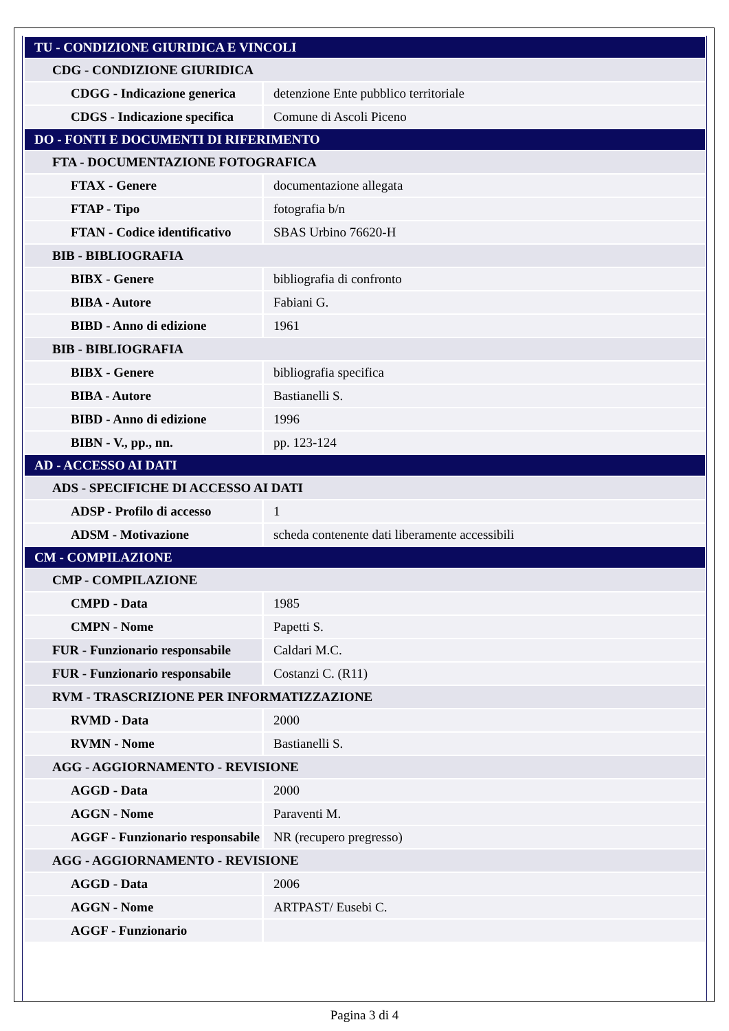| TU - CONDIZIONE GIURIDICA E VINCOLI | |
| CDG - CONDIZIONE GIURIDICA | |
| CDGG - Indicazione generica | detenzione Ente pubblico territoriale |
| CDGS - Indicazione specifica | Comune di Ascoli Piceno |
| DO - FONTI E DOCUMENTI DI RIFERIMENTO | |
| FTA - DOCUMENTAZIONE FOTOGRAFICA | |
| FTAX - Genere | documentazione allegata |
| FTAP - Tipo | fotografia b/n |
| FTAN - Codice identificativo | SBAS Urbino 76620-H |
| BIB - BIBLIOGRAFIA | |
| BIBX - Genere | bibliografia di confronto |
| BIBA - Autore | Fabiani G. |
| BIBD - Anno di edizione | 1961 |
| BIB - BIBLIOGRAFIA | |
| BIBX - Genere | bibliografia specifica |
| BIBA - Autore | Bastianelli S. |
| BIBD - Anno di edizione | 1996 |
| BIBN - V., pp., nn. | pp. 123-124 |
| AD - ACCESSO AI DATI | |
| ADS - SPECIFICHE DI ACCESSO AI DATI | |
| ADSP - Profilo di accesso | 1 |
| ADSM - Motivazione | scheda contenente dati liberamente accessibili |
| CM - COMPILAZIONE | |
| CMP - COMPILAZIONE | |
| CMPD - Data | 1985 |
| CMPN - Nome | Papetti S. |
| FUR - Funzionario responsabile | Caldari M.C. |
| FUR - Funzionario responsabile | Costanzi C. (R11) |
| RVM - TRASCRIZIONE PER INFORMATIZZAZIONE | |
| RVMD - Data | 2000 |
| RVMN - Nome | Bastianelli S. |
| AGG - AGGIORNAMENTO - REVISIONE | |
| AGGD - Data | 2000 |
| AGGN - Nome | Paraventi M. |
| AGGF - Funzionario responsabile | NR (recupero pregresso) |
| AGG - AGGIORNAMENTO - REVISIONE | |
| AGGD - Data | 2006 |
| AGGN - Nome | ARTPAST/ Eusebi C. |
| AGGF - Funzionario | |
Pagina 3 di 4